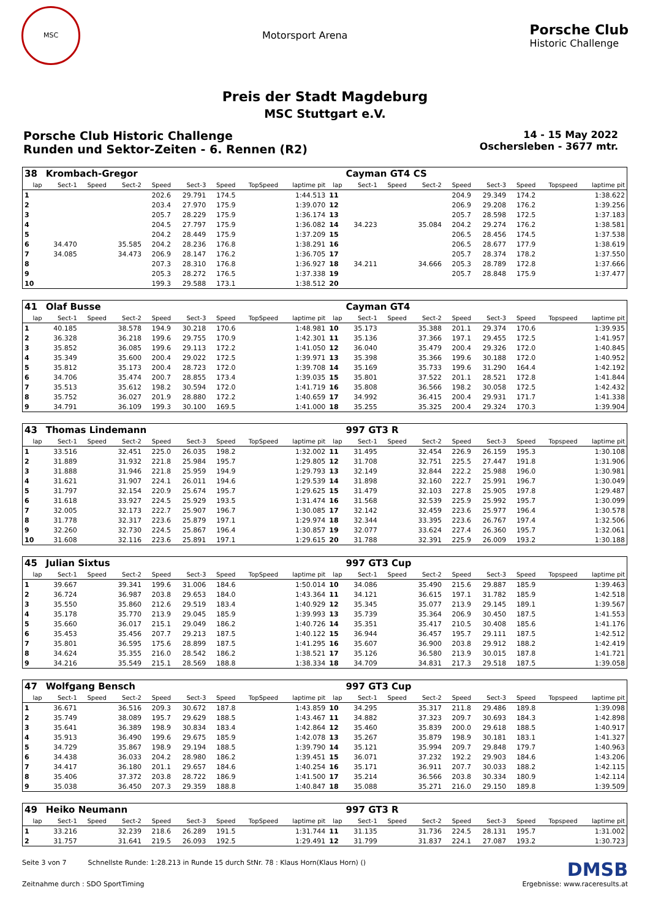MSC
Motorsport Arena
Porsche Club
Historic Challenge
Preis der Stadt Magdeburg
MSC Stuttgart e.V.
Porsche Club Historic Challenge
Runden und Sektor-Zeiten - 6. Rennen (R2)
14 - 15 May 2022
Oschersleben - 3677 mtr.
| 38 | Krombach-Gregor | | | | | | | | | Cayman GT4 CS | | | | | | | |
| lap | Sect-1 | Speed | Sect-2 | Speed | Sect-3 | Speed | TopSpeed | laptime pit | lap | Sect-1 | Speed | Sect-2 | Speed | Sect-3 | Speed | Topspeed | laptime pit |
| 1 | | | | 202.6 | 29.791 | 174.5 | | 1:44.513 | 11 | | | | 204.9 | 29.349 | 174.2 | | 1:38.622 |
| 2 | | | | 203.4 | 27.970 | 175.9 | | 1:39.070 | 12 | | | | 206.9 | 29.208 | 176.2 | | 1:39.256 |
| 3 | | | | 205.7 | 28.229 | 175.9 | | 1:36.174 | 13 | | | | 205.7 | 28.598 | 172.5 | | 1:37.183 |
| 4 | | | | 204.5 | 27.797 | 175.9 | | 1:36.082 | 14 | 34.223 | | 35.084 | 204.2 | 29.274 | 176.2 | | 1:38.581 |
| 5 | | | | 204.2 | 28.449 | 175.9 | | 1:37.209 | 15 | | | | 206.5 | 28.456 | 174.5 | | 1:37.538 |
| 6 | 34.470 | | 35.585 | 204.2 | 28.236 | 176.8 | | 1:38.291 | 16 | | | | 206.5 | 28.677 | 177.9 | | 1:38.619 |
| 7 | 34.085 | | 34.473 | 206.9 | 28.147 | 176.2 | | 1:36.705 | 17 | | | | 205.7 | 28.374 | 178.2 | | 1:37.550 |
| 8 | | | | 207.3 | 28.310 | 176.8 | | 1:36.927 | 18 | 34.211 | | 34.666 | 205.3 | 28.789 | 172.8 | | 1:37.666 |
| 9 | | | | 205.3 | 28.272 | 176.5 | | 1:37.338 | 19 | | | | 205.7 | 28.848 | 175.9 | | 1:37.477 |
| 10 | | | | 199.3 | 29.588 | 173.1 | | 1:38.512 | 20 | | | | | | | | |
| 41 | Olaf Busse | | | | | | | | | Cayman GT4 | | | | | | | |
| lap | Sect-1 | Speed | Sect-2 | Speed | Sect-3 | Speed | TopSpeed | laptime pit | lap | Sect-1 | Speed | Sect-2 | Speed | Sect-3 | Speed | Topspeed | laptime pit |
| 1 | 40.185 | | 38.578 | 194.9 | 30.218 | 170.6 | | 1:48.981 | 10 | 35.173 | | 35.388 | 201.1 | 29.374 | 170.6 | | 1:39.935 |
| 2 | 36.328 | | 36.218 | 199.6 | 29.755 | 170.9 | | 1:42.301 | 11 | 35.136 | | 37.366 | 197.1 | 29.455 | 172.5 | | 1:41.957 |
| 3 | 35.852 | | 36.085 | 199.6 | 29.113 | 172.2 | | 1:41.050 | 12 | 36.040 | | 35.479 | 200.4 | 29.326 | 172.0 | | 1:40.845 |
| 4 | 35.349 | | 35.600 | 200.4 | 29.022 | 172.5 | | 1:39.971 | 13 | 35.398 | | 35.366 | 199.6 | 30.188 | 172.0 | | 1:40.952 |
| 5 | 35.812 | | 35.173 | 200.4 | 28.723 | 172.0 | | 1:39.708 | 14 | 35.169 | | 35.733 | 199.6 | 31.290 | 164.4 | | 1:42.192 |
| 6 | 34.706 | | 35.474 | 200.7 | 28.855 | 173.4 | | 1:39.035 | 15 | 35.801 | | 37.522 | 201.1 | 28.521 | 172.8 | | 1:41.844 |
| 7 | 35.513 | | 35.612 | 198.2 | 30.594 | 172.0 | | 1:41.719 | 16 | 35.808 | | 36.566 | 198.2 | 30.058 | 172.5 | | 1:42.432 |
| 8 | 35.752 | | 36.027 | 201.9 | 28.880 | 172.2 | | 1:40.659 | 17 | 34.992 | | 36.415 | 200.4 | 29.931 | 171.7 | | 1:41.338 |
| 9 | 34.791 | | 36.109 | 199.3 | 30.100 | 169.5 | | 1:41.000 | 18 | 35.255 | | 35.325 | 200.4 | 29.324 | 170.3 | | 1:39.904 |
| 43 | Thomas Lindemann | | | | | | | | | 997 GT3 R | | | | | | | |
| lap | Sect-1 | Speed | Sect-2 | Speed | Sect-3 | Speed | TopSpeed | laptime pit | lap | Sect-1 | Speed | Sect-2 | Speed | Sect-3 | Speed | Topspeed | laptime pit |
| 1 | 33.516 | | 32.451 | 225.0 | 26.035 | 198.2 | | 1:32.002 | 11 | 31.495 | | 32.454 | 226.9 | 26.159 | 195.3 | | 1:30.108 |
| 2 | 31.889 | | 31.932 | 221.8 | 25.984 | 195.7 | | 1:29.805 | 12 | 31.708 | | 32.751 | 225.5 | 27.447 | 191.8 | | 1:31.906 |
| 3 | 31.888 | | 31.946 | 221.8 | 25.959 | 194.9 | | 1:29.793 | 13 | 32.149 | | 32.844 | 222.2 | 25.988 | 196.0 | | 1:30.981 |
| 4 | 31.621 | | 31.907 | 224.1 | 26.011 | 194.6 | | 1:29.539 | 14 | 31.898 | | 32.160 | 222.7 | 25.991 | 196.7 | | 1:30.049 |
| 5 | 31.797 | | 32.154 | 220.9 | 25.674 | 195.7 | | 1:29.625 | 15 | 31.479 | | 32.103 | 227.8 | 25.905 | 197.8 | | 1:29.487 |
| 6 | 31.618 | | 33.927 | 224.5 | 25.929 | 193.5 | | 1:31.474 | 16 | 31.568 | | 32.539 | 225.9 | 25.992 | 195.7 | | 1:30.099 |
| 7 | 32.005 | | 32.173 | 222.7 | 25.907 | 196.7 | | 1:30.085 | 17 | 32.142 | | 32.459 | 223.6 | 25.977 | 196.4 | | 1:30.578 |
| 8 | 31.778 | | 32.317 | 223.6 | 25.879 | 197.1 | | 1:29.974 | 18 | 32.344 | | 33.395 | 223.6 | 26.767 | 197.4 | | 1:32.506 |
| 9 | 32.260 | | 32.730 | 224.5 | 25.867 | 196.4 | | 1:30.857 | 19 | 32.077 | | 33.624 | 227.4 | 26.360 | 195.7 | | 1:32.061 |
| 10 | 31.608 | | 32.116 | 223.6 | 25.891 | 197.1 | | 1:29.615 | 20 | 31.788 | | 32.391 | 225.9 | 26.009 | 193.2 | | 1:30.188 |
| 45 | Julian Sixtus | | | | | | | | | 997 GT3 Cup | | | | | | | |
| lap | Sect-1 | Speed | Sect-2 | Speed | Sect-3 | Speed | TopSpeed | laptime pit | lap | Sect-1 | Speed | Sect-2 | Speed | Sect-3 | Speed | Topspeed | laptime pit |
| 1 | 39.667 | | 39.341 | 199.6 | 31.006 | 184.6 | | 1:50.014 | 10 | 34.086 | | 35.490 | 215.6 | 29.887 | 185.9 | | 1:39.463 |
| 2 | 36.724 | | 36.987 | 203.8 | 29.653 | 184.0 | | 1:43.364 | 11 | 34.121 | | 36.615 | 197.1 | 31.782 | 185.9 | | 1:42.518 |
| 3 | 35.550 | | 35.860 | 212.6 | 29.519 | 183.4 | | 1:40.929 | 12 | 35.345 | | 35.077 | 213.9 | 29.145 | 189.1 | | 1:39.567 |
| 4 | 35.178 | | 35.770 | 213.9 | 29.045 | 185.9 | | 1:39.993 | 13 | 35.739 | | 35.364 | 206.9 | 30.450 | 187.5 | | 1:41.553 |
| 5 | 35.660 | | 36.017 | 215.1 | 29.049 | 186.2 | | 1:40.726 | 14 | 35.351 | | 35.417 | 210.5 | 30.408 | 185.6 | | 1:41.176 |
| 6 | 35.453 | | 35.456 | 207.7 | 29.213 | 187.5 | | 1:40.122 | 15 | 36.944 | | 36.457 | 195.7 | 29.111 | 187.5 | | 1:42.512 |
| 7 | 35.801 | | 36.595 | 175.6 | 28.899 | 187.5 | | 1:41.295 | 16 | 35.607 | | 36.900 | 203.8 | 29.912 | 188.2 | | 1:42.419 |
| 8 | 34.624 | | 35.355 | 216.0 | 28.542 | 186.2 | | 1:38.521 | 17 | 35.126 | | 36.580 | 213.9 | 30.015 | 187.8 | | 1:41.721 |
| 9 | 34.216 | | 35.549 | 215.1 | 28.569 | 188.8 | | 1:38.334 | 18 | 34.709 | | 34.831 | 217.3 | 29.518 | 187.5 | | 1:39.058 |
| 47 | Wolfgang Bensch | | | | | | | | | 997 GT3 Cup | | | | | | | |
| lap | Sect-1 | Speed | Sect-2 | Speed | Sect-3 | Speed | TopSpeed | laptime pit | lap | Sect-1 | Speed | Sect-2 | Speed | Sect-3 | Speed | Topspeed | laptime pit |
| 1 | 36.671 | | 36.516 | 209.3 | 30.672 | 187.8 | | 1:43.859 | 10 | 34.295 | | 35.317 | 211.8 | 29.486 | 189.8 | | 1:39.098 |
| 2 | 35.749 | | 38.089 | 195.7 | 29.629 | 188.5 | | 1:43.467 | 11 | 34.882 | | 37.323 | 209.7 | 30.693 | 184.3 | | 1:42.898 |
| 3 | 35.641 | | 36.389 | 198.9 | 30.834 | 183.4 | | 1:42.864 | 12 | 35.460 | | 35.839 | 200.0 | 29.618 | 188.5 | | 1:40.917 |
| 4 | 35.913 | | 36.490 | 199.6 | 29.675 | 185.9 | | 1:42.078 | 13 | 35.267 | | 35.879 | 198.9 | 30.181 | 183.1 | | 1:41.327 |
| 5 | 34.729 | | 35.867 | 198.9 | 29.194 | 188.5 | | 1:39.790 | 14 | 35.121 | | 35.994 | 209.7 | 29.848 | 179.7 | | 1:40.963 |
| 6 | 34.438 | | 36.033 | 204.2 | 28.980 | 186.2 | | 1:39.451 | 15 | 36.071 | | 37.232 | 192.2 | 29.903 | 184.6 | | 1:43.206 |
| 7 | 34.417 | | 36.180 | 201.1 | 29.657 | 184.6 | | 1:40.254 | 16 | 35.171 | | 36.911 | 207.7 | 30.033 | 188.2 | | 1:42.115 |
| 8 | 35.406 | | 37.372 | 203.8 | 28.722 | 186.9 | | 1:41.500 | 17 | 35.214 | | 36.566 | 203.8 | 30.334 | 180.9 | | 1:42.114 |
| 9 | 35.038 | | 36.450 | 207.3 | 29.359 | 188.8 | | 1:40.847 | 18 | 35.088 | | 35.271 | 216.0 | 29.150 | 189.8 | | 1:39.509 |
| 49 | Heiko Neumann | | | | | | | | | 997 GT3 R | | | | | | | |
| lap | Sect-1 | Speed | Sect-2 | Speed | Sect-3 | Speed | TopSpeed | laptime pit | lap | Sect-1 | Speed | Sect-2 | Speed | Sect-3 | Speed | Topspeed | laptime pit |
| 1 | 33.216 | | 32.239 | 218.6 | 26.289 | 191.5 | | 1:31.744 | 11 | 31.135 | | 31.736 | 224.5 | 28.131 | 195.7 | | 1:31.002 |
| 2 | 31.757 | | 31.641 | 219.5 | 26.093 | 192.5 | | 1:29.491 | 12 | 31.799 | | 31.837 | 224.1 | 27.087 | 193.2 | | 1:30.723 |
Seite 3 von 7 Schnellste Runde: 1:28.213 in Runde 15 durch StNr. 78 : Klaus Horn(Klaus Horn) ()
DMSB
Zeitnahme durch : SDO SportTiming
Ergebnisse: www.raceresults.at